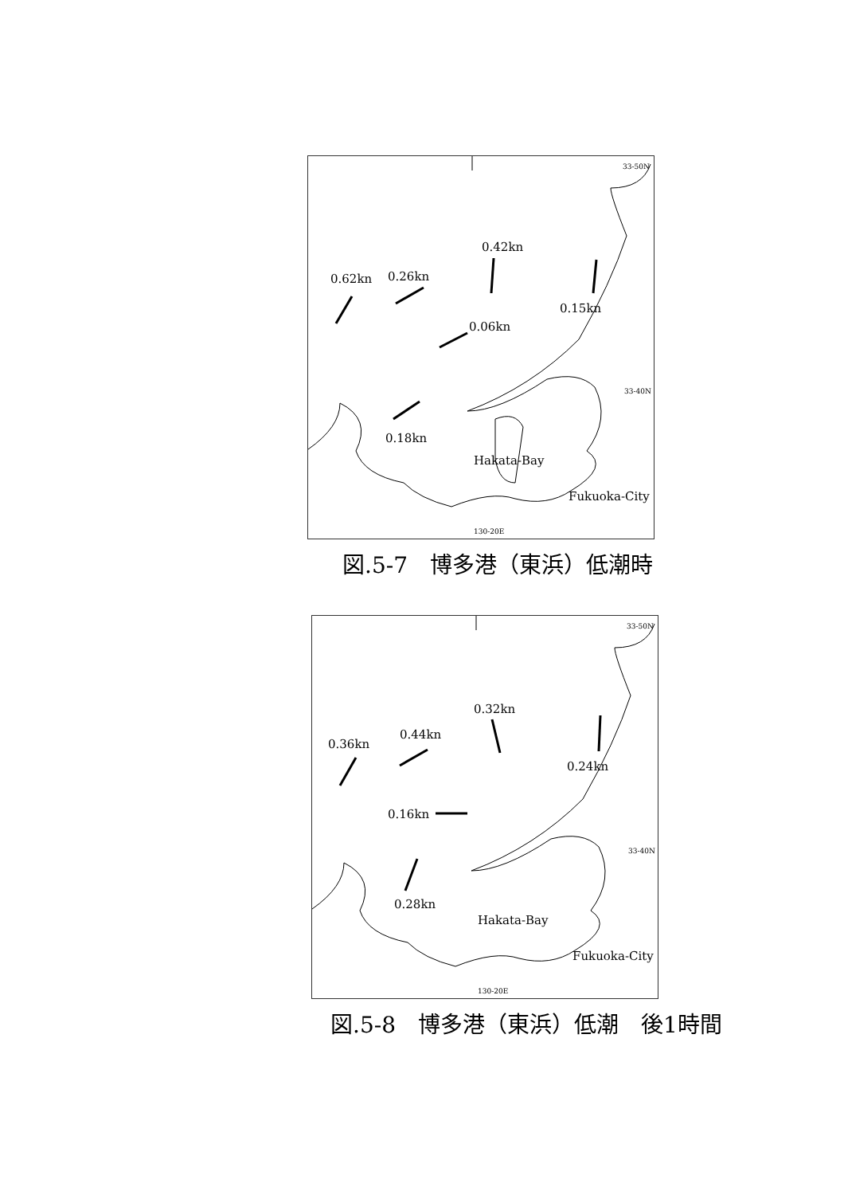0.42kn
0.62kn 0.26kn
0.15kn
0.06kn
0.18kn
Hakata-Bay
Fukuoka-City
33-50N
33-40N
130-20E
図.5-7　博多港（東浜）低潮時
0.32kn
0.36kn
0.44kn
0.24kn
0.16kn
0.28kn
Hakata-Bay
Fukuoka-City
33-50N
33-40N
130-20E
図.5-8　博多港（東浜）低潮　後1時間